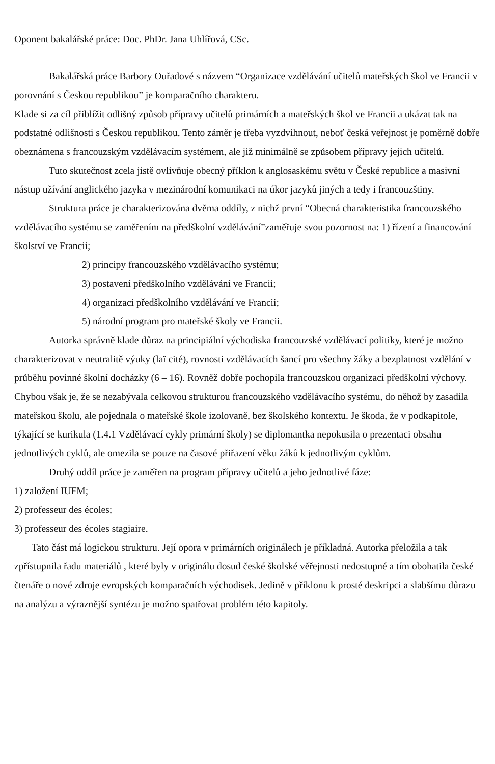Oponent bakalářské práce: Doc. PhDr. Jana Uhlířová, CSc.
Bakalářská práce Barbory Ouřadové s názvem “Organizace vzdělávání učitelů mateřských škol ve Francii v porovnání s Českou republikou” je komparačního charakteru.
Klade si za cíl přiblížit odlišný způsob přípravy učitelů primárních a mateřských škol ve Francii a ukázat tak na podstatné odlišnosti s Českou republikou. Tento záměr je třeba vyzdvihnout, neboť česká veřejnost je poměrně dobře obeznámena s francouzským vzdělávacím systémem, ale již minimálně se způsobem přípravy jejich učitelů.
Tuto skutečnost zcela jistě ovlivňuje obecný příklon k anglosaskému světu v České republice a masivní nástup užívání anglického jazyka v mezinárodní komunikaci na úkor jazyků jiných a tedy i francouzštiny.
Struktura práce je charakterizována dvěma oddíly, z nichž první “Obecná charakteristika francouzského vzdělávacího systému se zaměřením na předškolní vzdělávání”zaměřuje svou pozornost na: 1) řízení a financování školství ve Francii;
2) principy francouzského vzdělávacího systému;
3) postavení předškolního vzdělávání ve Francii;
4) organizaci předškolního vzdělávání ve Francii;
5) národní program pro mateřské školy ve Francii.
Autorka správně klade důraz na principiální východiska francouzské vzdělávací politiky, které je možno charakterizovat v neutralitě výuky (laï cité), rovnosti vzdělávacích šancí pro všechny žáky a bezplatnost vzdělání v průběhu povinné školní docházky (6 – 16). Rovněž dobře pochopila francouzskou organizaci předškolní výchovy. Chybou však je, že se nezabývala celkovou strukturou francouzského vzdělávacího systému, do něhož by zasadila mateřskou školu, ale pojednala o mateřské škole izolovaně, bez školského kontextu. Je škoda, že v podkapitole, týkající se kurikula (1.4.1 Vzdělávací cykly primární školy) se diplomantka nepokusila o prezentaci obsahu jednotlivých cyklů, ale omezila se pouze na časové přiřazení věku žáků k jednotlivým cyklům.
Druhý oddíl práce je zaměřen na program přípravy učitelů a jeho jednotlivé fáze:
1) založení IUFM;
2) professeur des écoles;
3) professeur des écoles stagiaire.
Tato část má logickou strukturu. Její opora v primárních originálech je příkladná. Autorka přeložila a tak zpřístupnila řadu materiálů , které byly v originálu dosud české školské věřejnosti nedostupné a tím obohatila české čtenáře o nové zdroje evropských komparačních východisek. Jedině v příklonu k prosté deskripci a slabšímu důrazu na analýzu a výraznější syntézu je možno spatřovat problém této kapitoly.